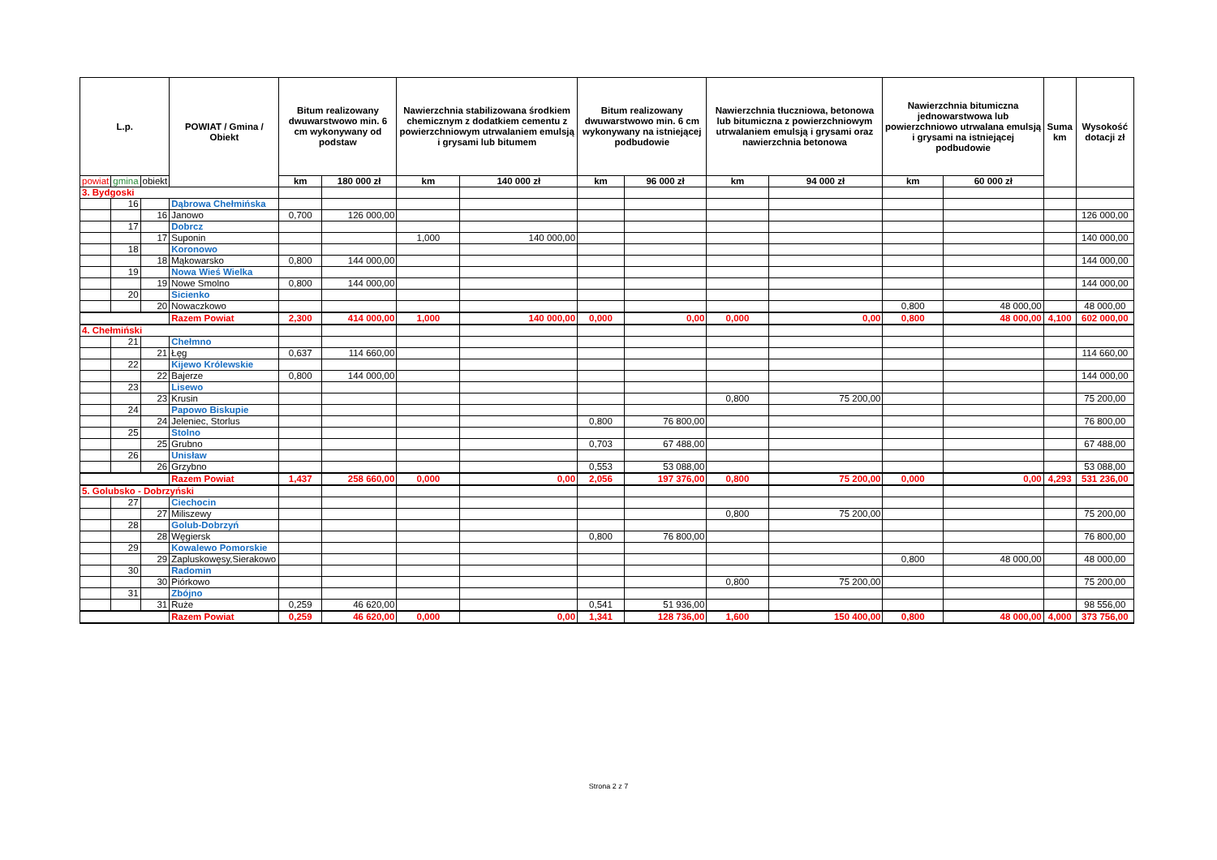| L.p. | | | POWIAT / Gmina / Obiekt | Bitum realizowany dwuwarstwowo min. 6 cm wykonywany od podstaw | | Nawierzchnia stabilizowana środkiem chemicznym z dodatkiem cementu z powierzchniowym utrwalaniem emulsją i grysami lub bitumem | | Bitum realizowany dwuwarstwowo min. 6 cm wykonywany na istniejącej podbudowie | | Nawierzchnia tłuczniowa, betonowa lub bitumiczna z powierzchniowym utrwalaniem emulsją i grysami oraz nawierzchnia betonowa | | Nawierzchnia bitumiczna jednowarstwowa lub powierzchniowo utrwalana emulsją i grysami na istniejącej podbudowie | | Suma km | Wysokość dotacji zł |
| --- | --- | --- | --- | --- | --- | --- | --- | --- | --- | --- | --- | --- | --- | --- | --- |
| powiat | gmina | obiekt | | km | 180 000 zł | km | 140 000 zł | km | 96 000 zł | km | 94 000 zł | km | 60 000 zł | | |
| 3. Bydgoski | | | | | | | | | | | | | | | |
| | 16 | | Dąbrowa Chełmińska | | | | | | | | | | | | |
| | | 16 | Janowo | 0,700 | 126 000,00 | | | | | | | | | | 126 000,00 |
| | 17 | | Dobrcz | | | | | | | | | | | | |
| | | 17 | Suponin | | | 1,000 | 140 000,00 | | | | | | | | 140 000,00 |
| | 18 | | Koronowo | | | | | | | | | | | | |
| | | 18 | Mąkowarsko | 0,800 | 144 000,00 | | | | | | | | | | 144 000,00 |
| | 19 | | Nowa Wieś Wielka | | | | | | | | | | | | |
| | | 19 | Nowe Smolno | 0,800 | 144 000,00 | | | | | | | | | | 144 000,00 |
| | 20 | | Sicienko | | | | | | | | | | | | |
| | | 20 | Nowaczkowo | | | | | | | | | 0,800 | 48 000,00 | | 48 000,00 |
| | | | Razem Powiat | 2,300 | 414 000,00 | 1,000 | 140 000,00 | 0,000 | 0,00 | 0,000 | 0,00 | 0,800 | 48 000,00 | 4,100 | 602 000,00 |
| 4. Chełmiński | | | | | | | | | | | | | | | |
| | 21 | | Chełmno | | | | | | | | | | | | |
| | | 21 | Łęg | 0,637 | 114 660,00 | | | | | | | | | | 114 660,00 |
| | 22 | | Kijewo Królewskie | | | | | | | | | | | | |
| | | 22 | Bajerze | 0,800 | 144 000,00 | | | | | | | | | | 144 000,00 |
| | 23 | | Lisewo | | | | | | | | | | | | |
| | | 23 | Krusin | | | | | | | 0,800 | 75 200,00 | | | | 75 200,00 |
| | 24 | | Papowo Biskupie | | | | | | | | | | | | |
| | | 24 | Jeleniec, Storlus | | | | | 0,800 | 76 800,00 | | | | | | 76 800,00 |
| | 25 | | Stolno | | | | | | | | | | | | |
| | | 25 | Grubno | | | | | 0,703 | 67 488,00 | | | | | | 67 488,00 |
| | 26 | | Unisław | | | | | | | | | | | | |
| | | 26 | Grzybno | | | | | 0,553 | 53 088,00 | | | | | | 53 088,00 |
| | | | Razem Powiat | 1,437 | 258 660,00 | 0,000 | 0,00 | 2,056 | 197 376,00 | 0,800 | 75 200,00 | 0,000 | 0,00 | 4,293 | 531 236,00 |
| 5. Golubsko - Dobrzyński | | | | | | | | | | | | | | | |
| | 27 | | Ciechocin | | | | | | | | | | | | |
| | | 27 | Miliszewy | | | | | | | 0,800 | 75 200,00 | | | | 75 200,00 |
| | 28 | | Golub-Dobrzyń | | | | | | | | | | | | |
| | | 28 | Węgiersk | | | | | 0,800 | 76 800,00 | | | | | | 76 800,00 |
| | 29 | | Kowalewo Pomorskie | | | | | | | | | | | | |
| | | 29 | Zapluskowęsy,Sierakowo | | | | | | | | | 0,800 | 48 000,00 | | 48 000,00 |
| | 30 | | Radomin | | | | | | | | | | | | |
| | | 30 | Piórkowo | | | | | | | 0,800 | 75 200,00 | | | | 75 200,00 |
| | 31 | | Zbójno | | | | | | | | | | | | |
| | | 31 | Ruże | 0,259 | 46 620,00 | | | 0,541 | 51 936,00 | | | | | | 98 556,00 |
| | | | Razem Powiat | 0,259 | 46 620,00 | 0,000 | 0,00 | 1,341 | 128 736,00 | 1,600 | 150 400,00 | 0,800 | 48 000,00 | 4,000 | 373 756,00 |
Strona 2 z 7